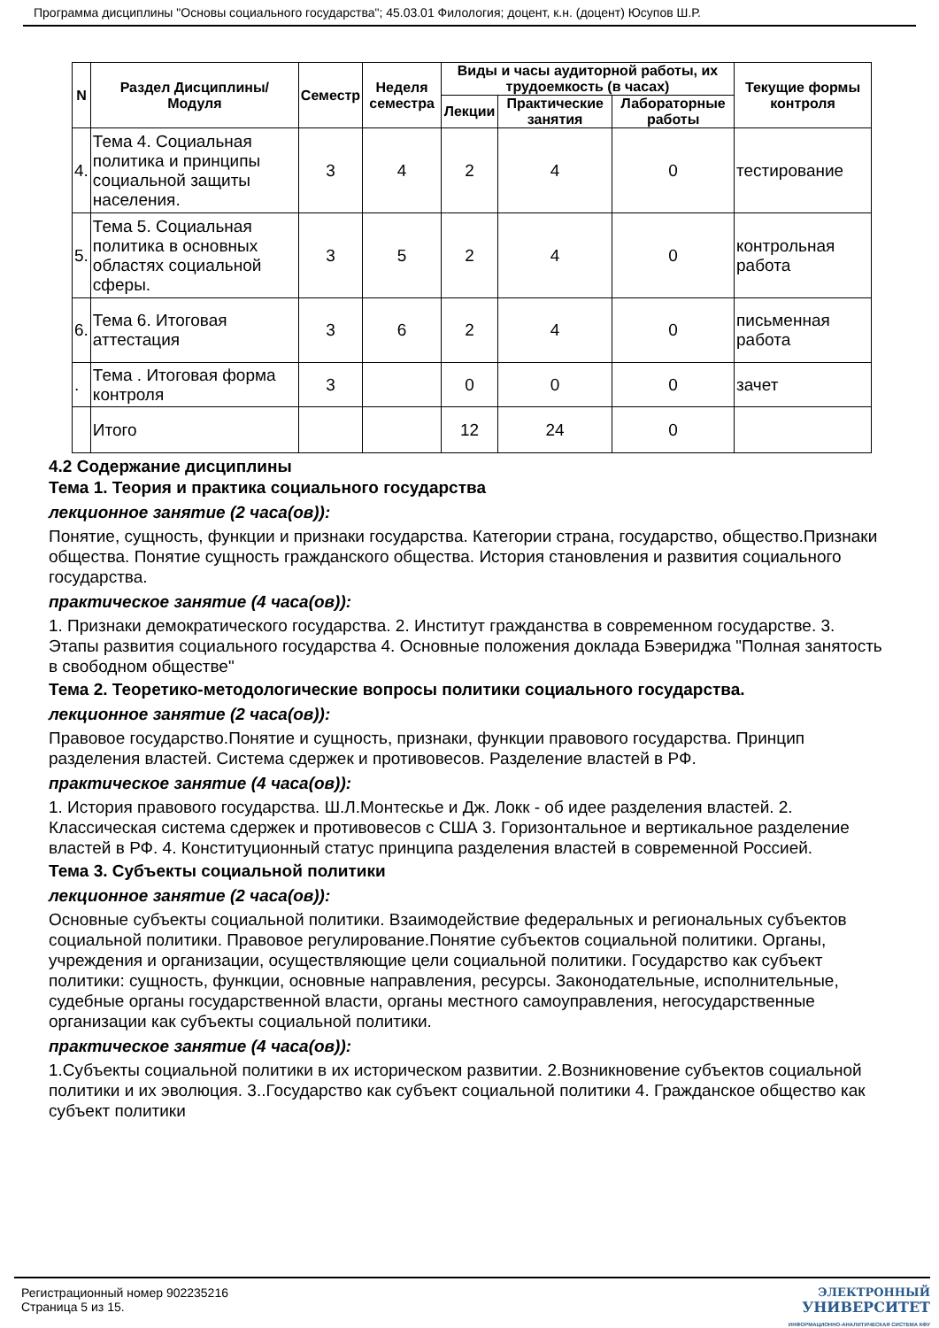Программа дисциплины "Основы социального государства"; 45.03.01 Филология; доцент, к.н. (доцент) Юсупов Ш.Р.
| N | Раздел Дисциплины/ Модуля | Семестр | Неделя семестра | Виды и часы аудиторной работы, их трудоемкость (в часах) | | | Текущие формы контроля |
| --- | --- | --- | --- | --- | --- | --- | --- |
| | | | | Лекции | Практические занятия | Лабораторные работы | |
| 4. | Тема 4. Социальная политика и принципы социальной защиты населения. | 3 | 4 | 2 | 4 | 0 | тестирование |
| 5. | Тема 5. Социальная политика в основных областях социальной сферы. | 3 | 5 | 2 | 4 | 0 | контрольная работа |
| 6. | Тема 6. Итоговая аттестация | 3 | 6 | 2 | 4 | 0 | письменная работа |
| . | Тема . Итоговая форма контроля | 3 | | 0 | 0 | 0 | зачет |
| | Итого | | | 12 | 24 | 0 | |
4.2 Содержание дисциплины
Тема 1. Теория и практика социального государства
лекционное занятие (2 часа(ов)):
Понятие, сущность, функции и признаки государства. Категории страна, государство, общество.Признаки общества. Понятие сущность гражданского общества. История становления и развития социального государства.
практическое занятие (4 часа(ов)):
1. Признаки демократического государства. 2. Институт гражданства в современном государстве. 3. Этапы развития социального государства 4. Основные положения доклада Бэвериджа "Полная занятость в свободном обществе"
Тема 2. Теоретико-методологические вопросы политики социального государства.
лекционное занятие (2 часа(ов)):
Правовое государство.Понятие и сущность, признаки, функции правового государства. Принцип разделения властей. Система сдержек и противовесов. Разделение властей в РФ.
практическое занятие (4 часа(ов)):
1. История правового государства. Ш.Л.Монтескье и Дж. Локк - об идее разделения властей. 2. Классическая система сдержек и противовесов с США 3. Горизонтальное и вертикальное разделение властей в РФ. 4. Конституционный статус принципа разделения властей в современной Россией.
Тема 3. Субъекты социальной политики
лекционное занятие (2 часа(ов)):
Основные субъекты социальной политики. Взаимодействие федеральных и региональных субъектов социальной политики. Правовое регулирование.Понятие субъектов социальной политики. Органы, учреждения и организации, осуществляющие цели социальной политики. Государство как субъект политики: сущность, функции, основные направления, ресурсы. Законодательные, исполнительные, судебные органы государственной власти, органы местного самоуправления, негосударственные организации как субъекты социальной политики.
практическое занятие (4 часа(ов)):
1.Субъекты социальной политики в их историческом развитии. 2.Возникновение субъектов социальной политики и их эволюция. 3..Государство как субъект социальной политики 4. Гражданское общество как субъект политики
Регистрационный номер 902235216
Страница 5 из 15.
ЭЛЕКТРОННЫЙ
УНИВЕРСИТЕТ
ИНФОРМАЦИОННО-АНАЛИТИЧЕСКАЯ СИСТЕМА КФУ